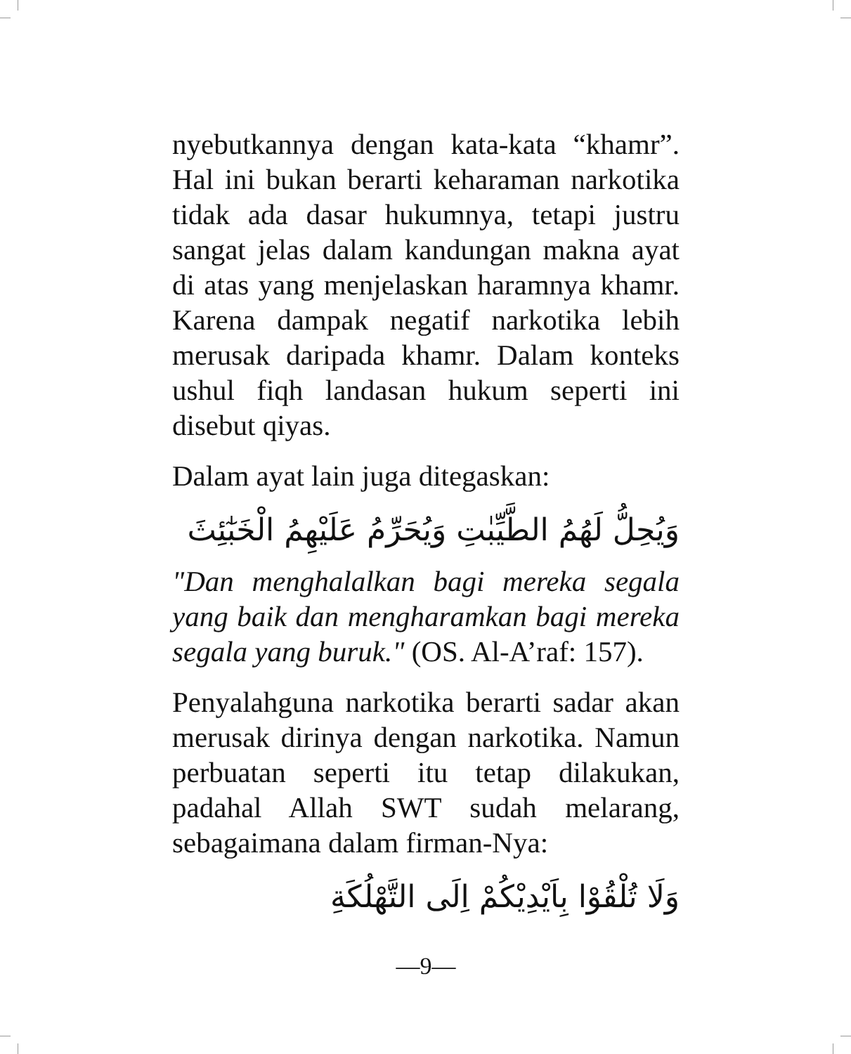nyebutkannya dengan kata-kata “khamr”. Hal ini bukan berarti keharaman narkotika tidak ada dasar hukumnya, tetapi justru sangat jelas dalam kandungan makna ayat di atas yang menjelaskan haramnya khamr. Karena dampak negatif narkotika lebih merusak daripada khamr. Dalam konteks ushul fiqh landasan hukum seperti ini disebut qiyas.
Dalam ayat lain juga ditegaskan:
وَيُحِلُّ لَهُمُ الطَّيِّبٰتِ وَيُحَرِّمُ عَلَيْهِمُ الْخَبٰٓئِثَ
"Dan menghalalkan bagi mereka segala yang baik dan mengharamkan bagi mereka segala yang buruk." (OS. Al-A’raf: 157).
Penyalahguna narkotika berarti sadar akan merusak dirinya dengan narkotika. Namun perbuatan seperti itu tetap dilakukan, padahal Allah SWT sudah melarang, sebagaimana dalam firman-Nya:
وَلَا تُلْقُوْا بِاَيْدِيْكُمْ اِلَى التَّهْلُكَةِ
—9—